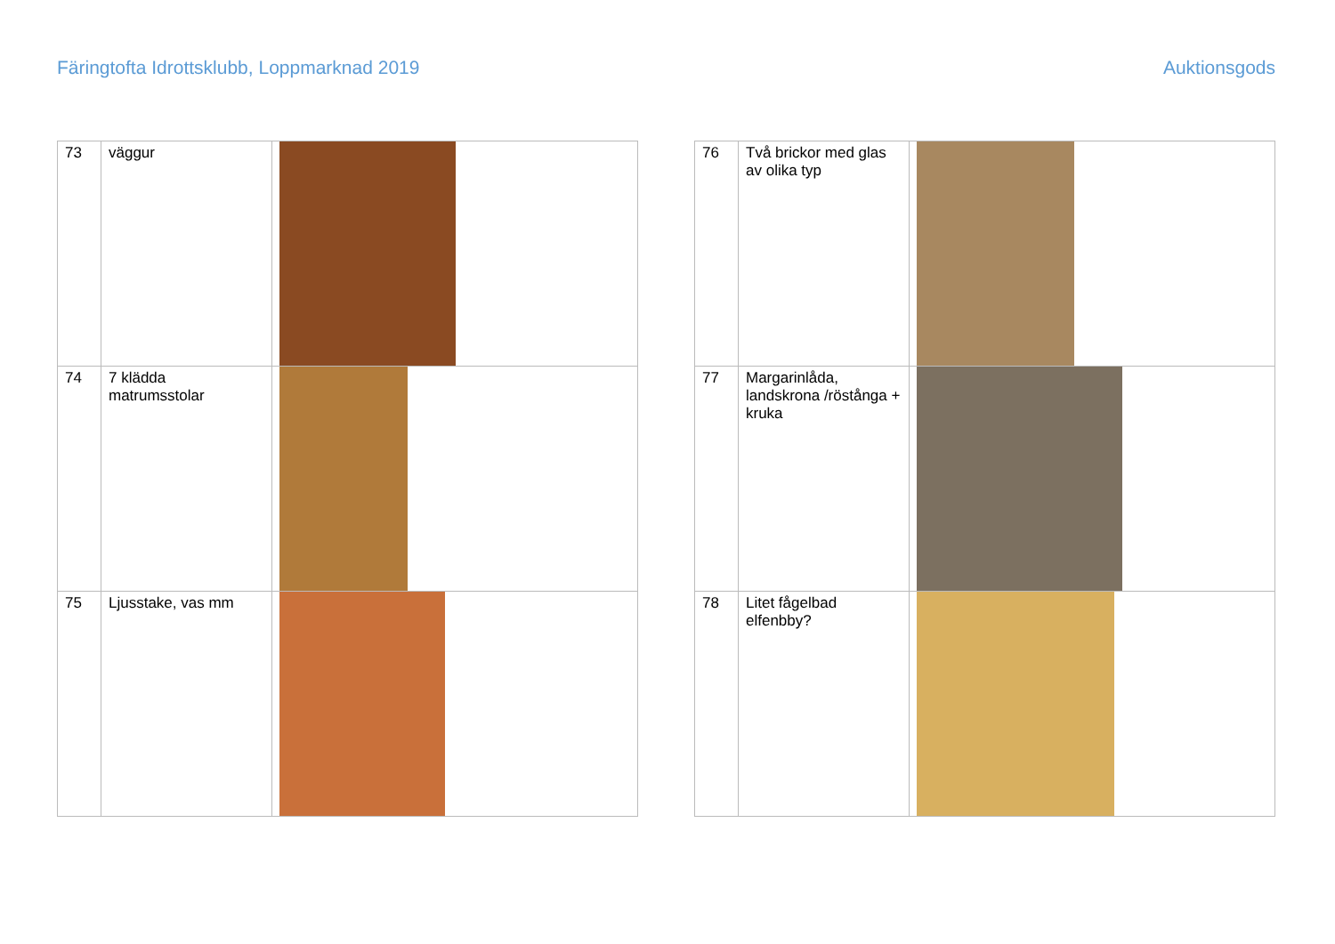Färingtofta Idrottsklubb, Loppmarknad 2019 Auktionsgods
| 73 | väggur | |
| 74 | 7 klädda matrumsstolar | |
| 75 | Ljusstake, vas mm | |
| 76 | Två brickor med glas av olika typ | |
| 77 | Margarinlåda, landskrona /röstånga + kruka | |
| 78 | Litet fågelbad elfenbby? | |